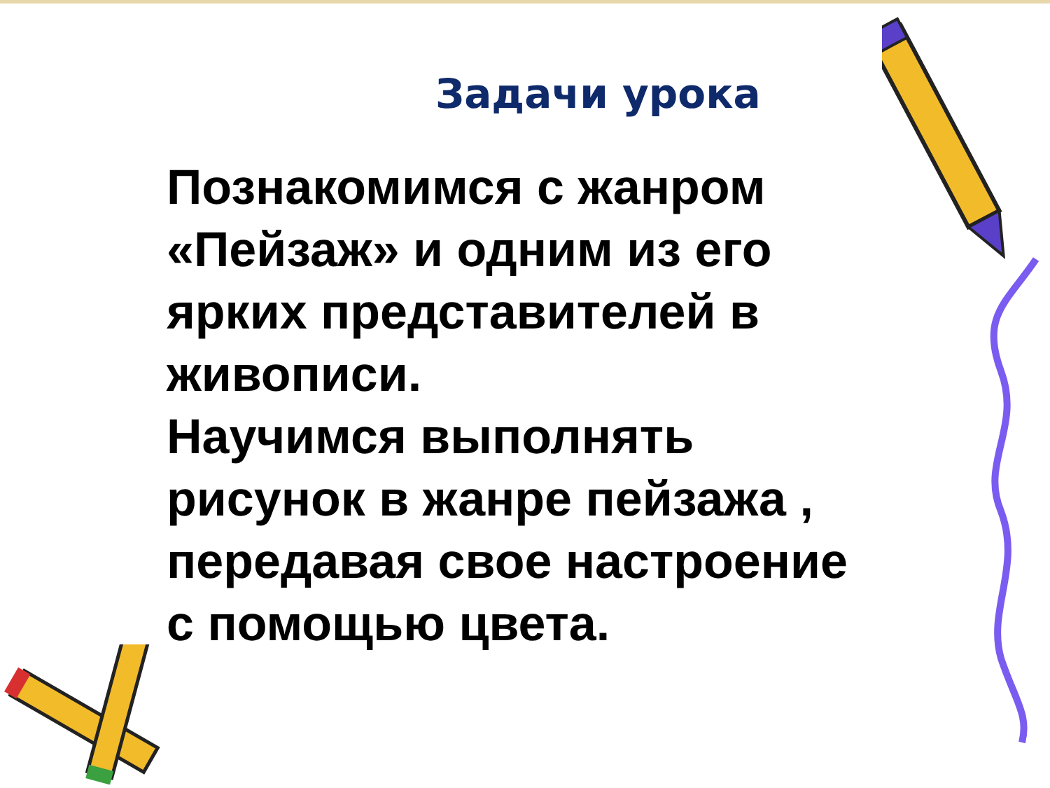Задачи урока
Познакомимся с жанром «Пейзаж» и одним из его ярких представителей в живописи.
Научимся выполнять рисунок в жанре пейзажа , передавая свое настроение с помощью цвета.